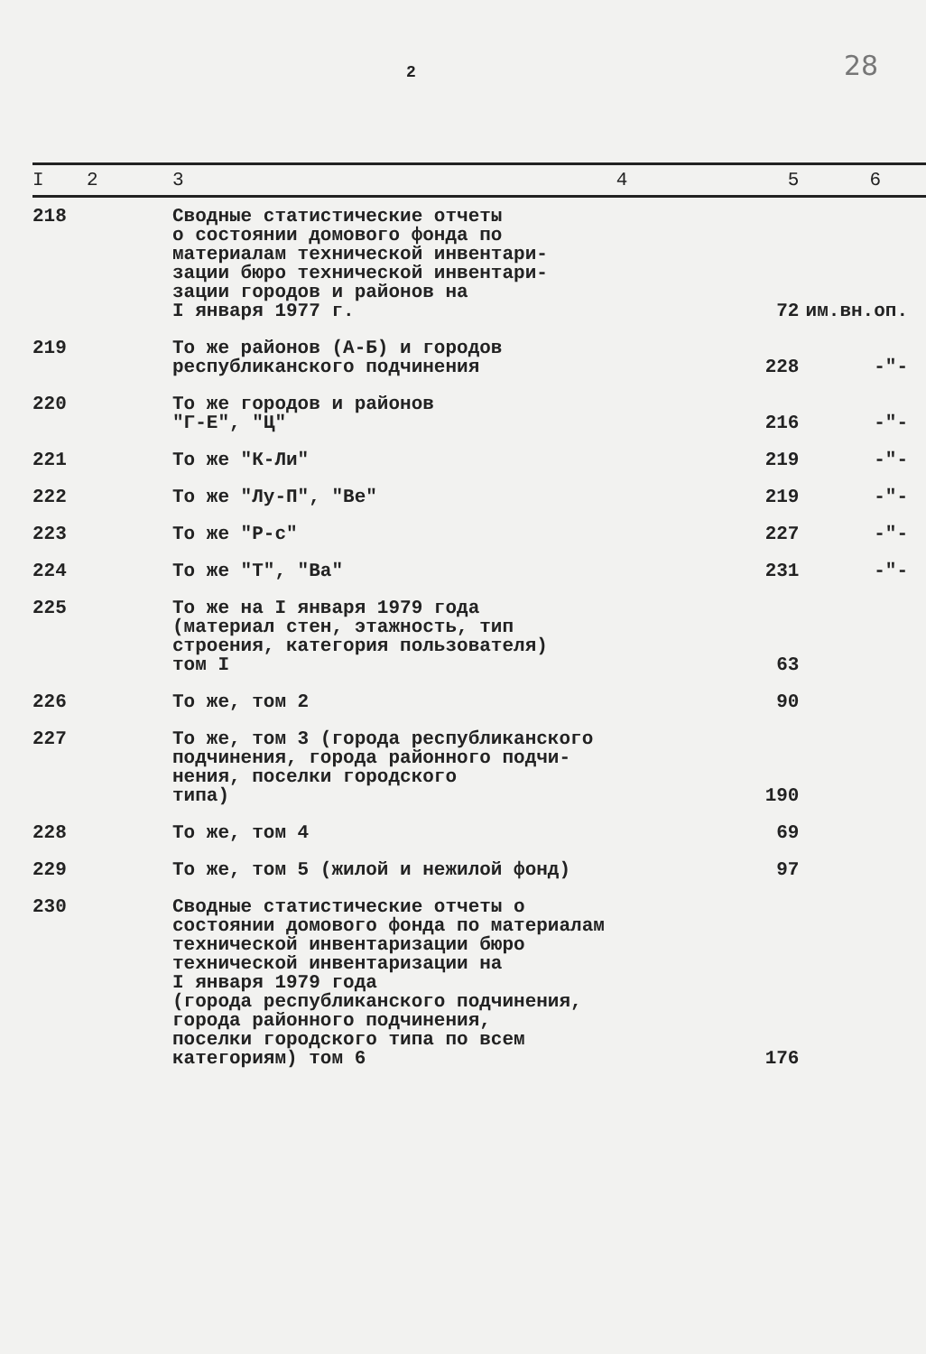2 28
| I | 2 | 3 | 4 | 5 | 6 |
| --- | --- | --- | --- | --- | --- |
| 218 | | Сводные статистические отчеты о состоянии домового фонда по материалам технической инвентари- зации бюро технической инвентари- зации городов и районов на I января 1977 г. | | 72 | им.вн.оп. |
| 219 | | То же районов (А-Б) и городов республиканского подчинения | | 228 | -"- |
| 220 | | То же городов и районов "Г-Е", "Ц" | | 216 | -"- |
| 221 | | То же "К-Ли" | | 219 | -"- |
| 222 | | То же "Лу-П", "Ве" | | 219 | -"- |
| 223 | | То же "Р-с" | | 227 | -"- |
| 224 | | То же "Т", "Ва" | | 231 | -"- |
| 225 | | То же на I января 1979 года (материал стен, этажность, тип строения, категория пользователя) том I | | 63 | |
| 226 | | То же, том 2 | | 90 | |
| 227 | | То же, том 3 (города республиканского подчинения, города районного подчи- нения, поселки городского типа) | | 190 | |
| 228 | | То же, том 4 | | 69 | |
| 229 | | То же, том 5 (жилой и нежилой фонд) | | 97 | |
| 230 | | Сводные статистические отчеты о состоянии домового фонда по материалам технической инвентаризации бюро технической инвентаризации на I января 1979 года (города республиканского подчинения, города районного подчинения, поселки городского типа по всем категориям) том 6 | | 176 | |